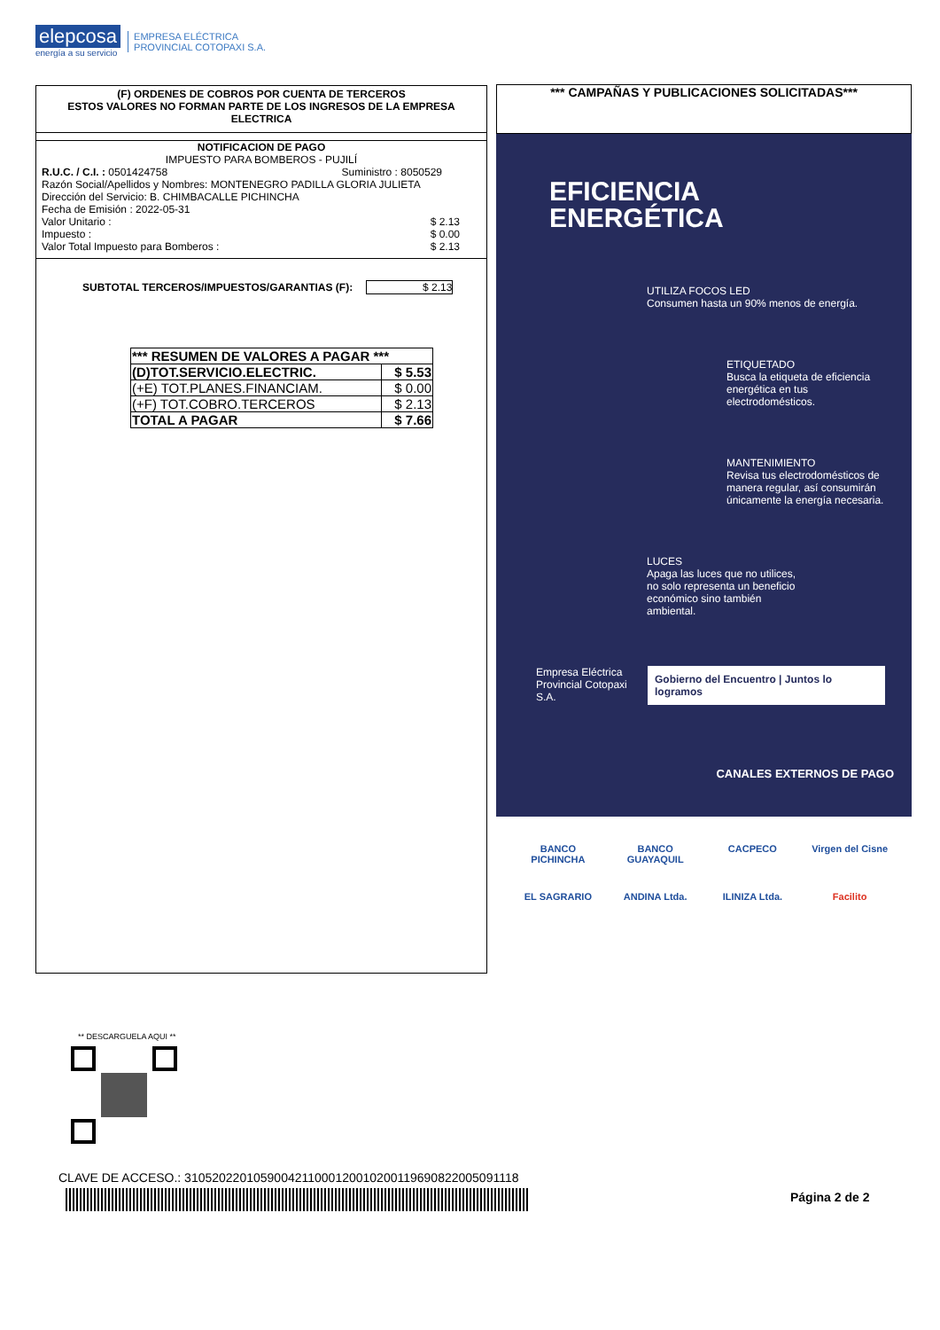elepcosa
energía a su servicio
EMPRESA ELÉCTRICA
PROVINCIAL COTOPAXI S.A.
(F) ORDENES DE COBROS POR CUENTA DE TERCEROS
ESTOS VALORES NO FORMAN PARTE DE LOS INGRESOS DE LA EMPRESA ELECTRICA
NOTIFICACION DE PAGO
IMPUESTO PARA BOMBEROS - PUJILÍ
R.U.C. / C.I. : 0501424758 Suministro : 8050529
Razón Social/Apellidos y Nombres: MONTENEGRO PADILLA GLORIA JULIETA
Dirección del Servicio: B. CHIMBACALLE PICHINCHA
Fecha de Emisión : 2022-05-31
Valor Unitario : $ 2.13
Impuesto : $ 0.00
Valor Total Impuesto para Bomberos : $ 2.13
SUBTOTAL TERCEROS/IMPUESTOS/GARANTIAS (F): $ 2.13
| *** RESUMEN DE VALORES A PAGAR *** | |
| --- | --- |
| (D)TOT.SERVICIO.ELECTRIC. | $ 5.53 |
| (+E) TOT.PLANES.FINANCIAM. | $ 0.00 |
| (+F) TOT.COBRO.TERCEROS | $ 2.13 |
| TOTAL A PAGAR | $ 7.66 |
*** CAMPAÑAS Y PUBLICACIONES SOLICITADAS***
EFICIENCIA
ENERGÉTICA
UTILIZA FOCOS LED
Consumen hasta un 90% menos de energía.
ETIQUETADO
Busca la etiqueta de eficiencia energética en tus electrodomésticos.
MANTENIMIENTO
Revisa tus electrodomésticos de manera regular, así consumirán únicamente la energía necesaria.
LUCES
Apaga las luces que no utilices, no solo representa un beneficio económico sino también ambiental.
Empresa Eléctrica
Provincial Cotopaxi S.A. Gobierno del Encuentro | Juntos lo logramos
CANALES EXTERNOS DE PAGO
BANCO PICHINCHA BANCO GUAYAQUIL CACPECO Virgen del Cisne EL SAGRARIO ANDINA Ltda. ILINIZA Ltda. Facilito
** DESCARGUELA AQUI **
CLAVE DE ACCESO.: 3105202201059004211000120010200119690822005091118
Página 2 de 2